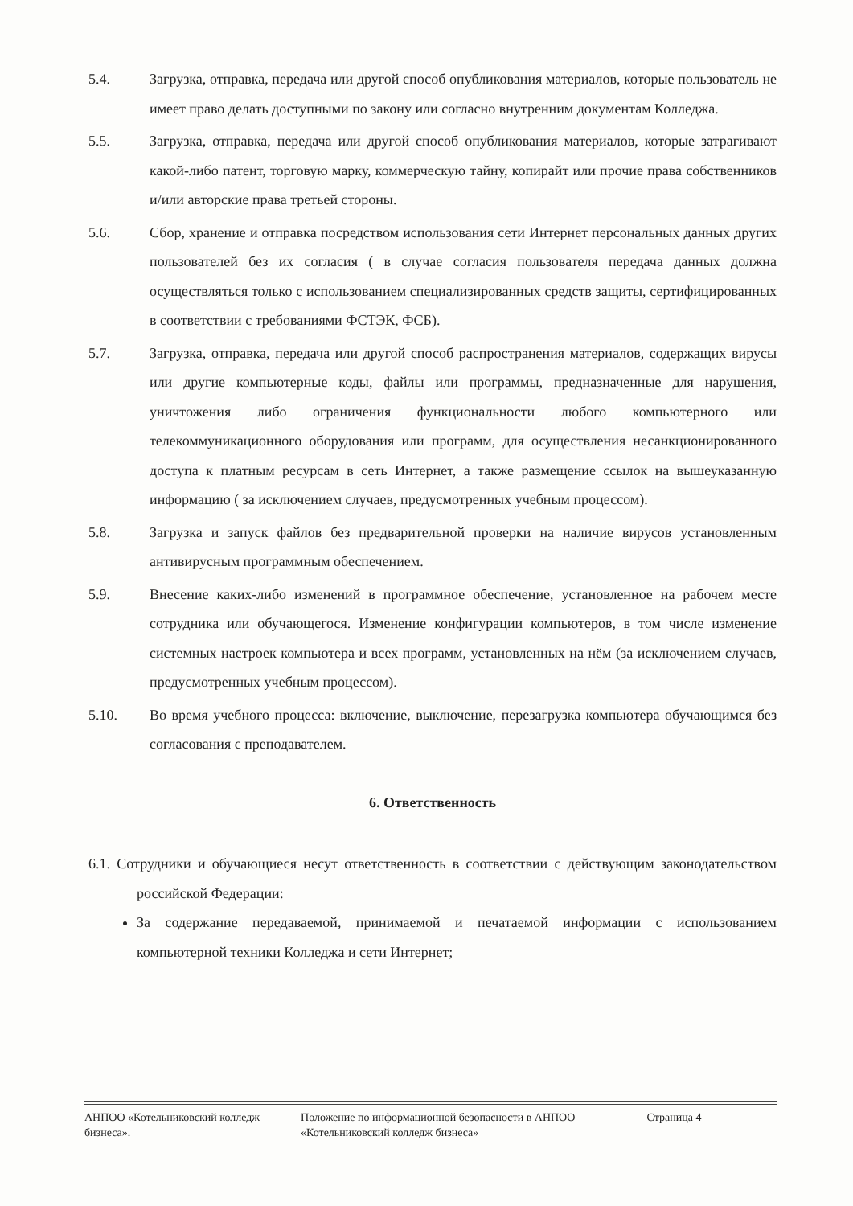5.4. Загрузка, отправка, передача или другой способ опубликования материалов, которые пользователь не имеет право делать доступными по закону или согласно внутренним документам Колледжа.
5.5. Загрузка, отправка, передача или другой способ опубликования материалов, которые затрагивают какой-либо патент, торговую марку, коммерческую тайну, копирайт или прочие права собственников и/или авторские права третьей стороны.
5.6. Сбор, хранение и отправка посредством использования сети Интернет персональных данных других пользователей без их согласия ( в случае согласия пользователя передача данных должна осуществляться только с использованием специализированных средств защиты, сертифицированных в соответствии с требованиями ФСТЭК, ФСБ).
5.7. Загрузка, отправка, передача или другой способ распространения материалов, содержащих вирусы или другие компьютерные коды, файлы или программы, предназначенные для нарушения, уничтожения либо ограничения функциональности любого компьютерного или телекоммуникационного оборудования или программ, для осуществления несанкционированного доступа к платным ресурсам в сеть Интернет, а также размещение ссылок на вышеуказанную информацию ( за исключением случаев, предусмотренных учебным процессом).
5.8. Загрузка и запуск файлов без предварительной проверки на наличие вирусов установленным антивирусным программным обеспечением.
5.9. Внесение каких-либо изменений в программное обеспечение, установленное на рабочем месте сотрудника или обучающегося. Изменение конфигурации компьютеров, в том числе изменение системных настроек компьютера и всех программ, установленных на нём (за исключением случаев, предусмотренных учебным процессом).
5.10. Во время учебного процесса: включение, выключение, перезагрузка компьютера обучающимся без согласования с преподавателем.
6. Ответственность
6.1. Сотрудники и обучающиеся несут ответственность в соответствии с действующим законодательством российской Федерации:
За содержание передаваемой, принимаемой и печатаемой информации с использованием компьютерной техники Колледжа и сети Интернет;
АНПОО «Котельниковский колледж бизнеса».
Положение по информационной безопасности в АНПОО «Котельниковский колледж бизнеса»
Страница 4